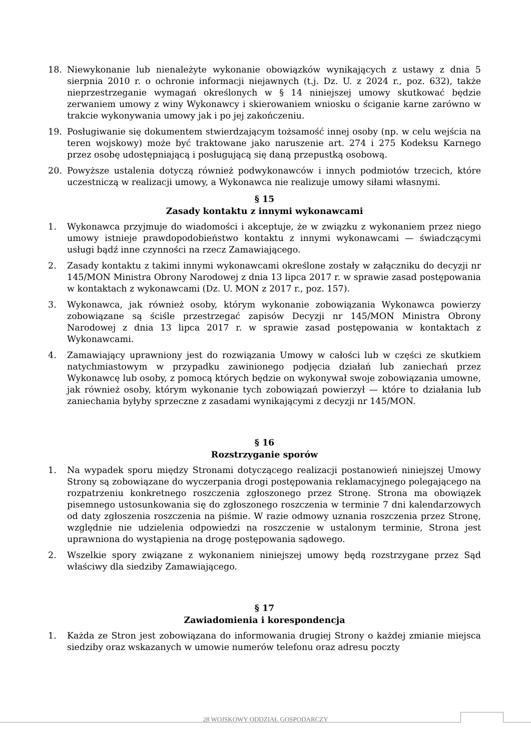18. Niewykonanie lub nienależyte wykonanie obowiązków wynikających z ustawy z dnia 5 sierpnia 2010 r. o ochronie informacji niejawnych (t.j. Dz. U. z 2024 r., poz. 632), także nieprzestrzeganie wymagań określonych w § 14 niniejszej umowy skutkować będzie zerwaniem umowy z winy Wykonawcy i skierowaniem wniosku o ściganie karne zarówno w trakcie wykonywania umowy jak i po jej zakończeniu.
19. Posługiwanie się dokumentem stwierdzającym tożsamość innej osoby (np. w celu wejścia na teren wojskowy) może być traktowane jako naruszenie art. 274 i 275 Kodeksu Karnego przez osobę udostępniającą i posługującą się daną przepustką osobową.
20. Powyższe ustalenia dotyczą również podwykonawców i innych podmiotów trzecich, które uczestniczą w realizacji umowy, a Wykonawca nie realizuje umowy siłami własnymi.
§ 15
Zasady kontaktu z innymi wykonawcami
1. Wykonawca przyjmuje do wiadomości i akceptuje, że w związku z wykonaniem przez niego umowy istnieje prawdopodobieństwo kontaktu z innymi wykonawcami — świadczącymi usługi bądź inne czynności na rzecz Zamawiającego.
2. Zasady kontaktu z takimi innymi wykonawcami określone zostały w załączniku do decyzji nr 145/MON Ministra Obrony Narodowej z dnia 13 lipca 2017 r. w sprawie zasad postępowania w kontaktach z wykonawcami (Dz. U. MON z 2017 r., poz. 157).
3. Wykonawca, jak również osoby, którym wykonanie zobowiązania Wykonawca powierzy zobowiązane są ściśle przestrzegać zapisów Decyzji nr 145/MON Ministra Obrony Narodowej z dnia 13 lipca 2017 r. w sprawie zasad postępowania w kontaktach z Wykonawcami.
4. Zamawiający uprawniony jest do rozwiązania Umowy w całości lub w części ze skutkiem natychmiastowym w przypadku zawinionego podjęcia działań lub zaniechań przez Wykonawcę lub osoby, z pomocą których będzie on wykonywał swoje zobowiązania umowne, jak również osoby, którym wykonanie tych zobowiązań powierzył — które to działania lub zaniechania byłyby sprzeczne z zasadami wynikającymi z decyzji nr 145/MON.
§ 16
Rozstrzyganie sporów
1. Na wypadek sporu między Stronami dotyczącego realizacji postanowień niniejszej Umowy Strony są zobowiązane do wyczerpania drogi postępowania reklamacyjnego polegającego na rozpatrzeniu konkretnego roszczenia zgłoszonego przez Stronę. Strona ma obowiązek pisemnego ustosunkowania się do zgłoszonego roszczenia w terminie 7 dni kalendarzowych od daty zgłoszenia roszczenia na piśmie. W razie odmowy uznania roszczenia przez Stronę, względnie nie udzielenia odpowiedzi na roszczenie w ustalonym terminie, Strona jest uprawniona do wystąpienia na drogę postępowania sądowego.
2. Wszelkie spory związane z wykonaniem niniejszej umowy będą rozstrzygane przez Sąd właściwy dla siedziby Zamawiającego.
§ 17
Zawiadomienia i korespondencja
1. Każda ze Stron jest zobowiązana do informowania drugiej Strony o każdej zmianie miejsca siedziby oraz wskazanych w umowie numerów telefonu oraz adresu poczty
28 WOJSKOWY ODDZIAŁ GOSPODARCZY